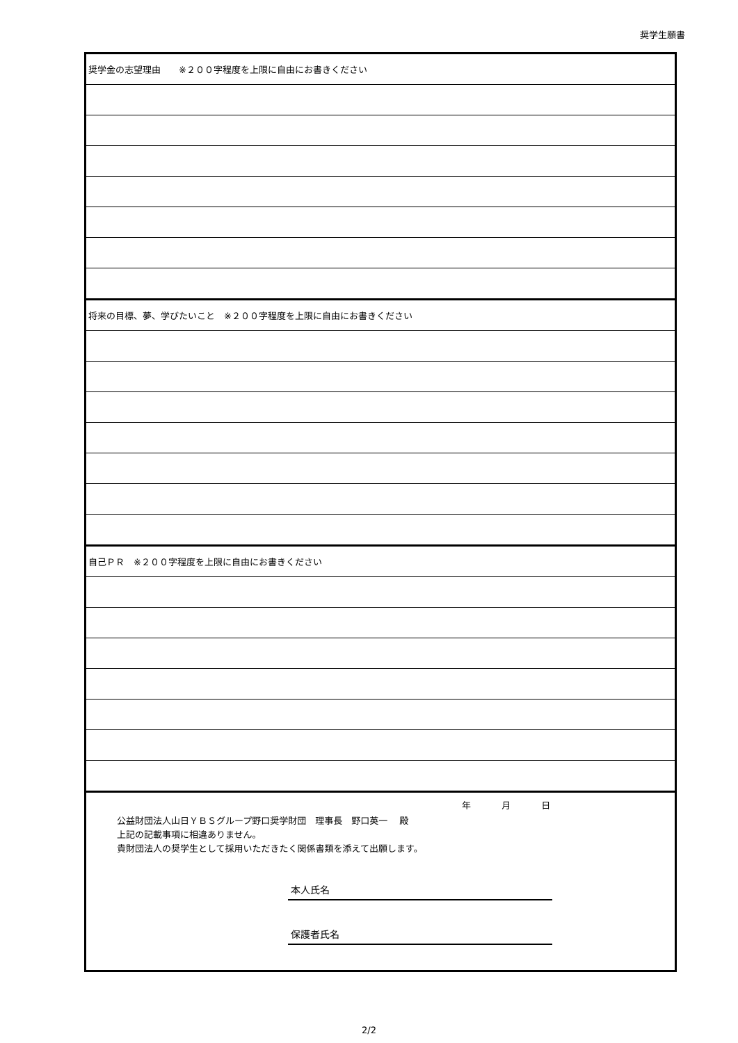奨学生願書
| 奨学金の志望理由 ※２００字程度を上限に自由にお書きください |
| 将来の目標、夢、学びたいこと ※２００字程度を上限に自由にお書きください |
| 自己ＰＲ ※２００字程度を上限に自由にお書きください |
| 年 月 日 公益財団法人山日ＹＢＳグループ野口奨学財団 理事長 野口英一 殿 上記の記載事項に相違ありません。 貴財団法人の奨学生として採用いただきたく関係書類を添えて出願します。 本人氏名 保護者氏名 |
2/2